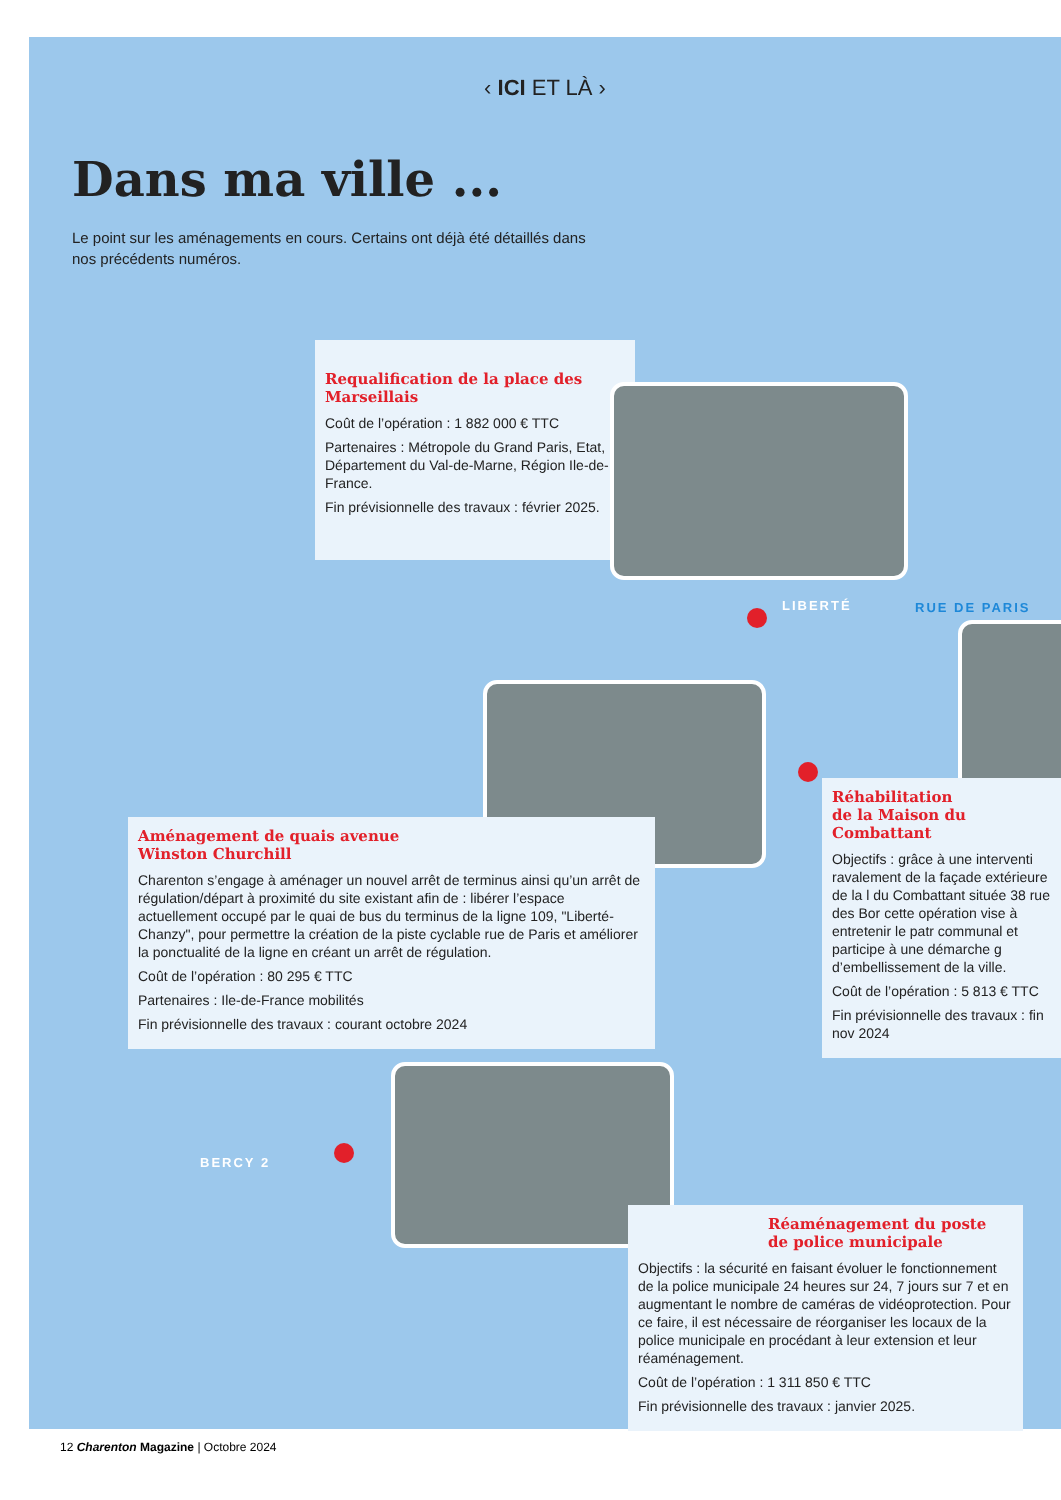‹ ICI ET LÀ ›
Dans ma ville ...
Le point sur les aménagements en cours. Certains ont déjà été détaillés dans nos précédents numéros.
Requalification de la place des Marseillais
Coût de l’opération : 1 882 000 € TTC
Partenaires : Métropole du Grand Paris, Etat, Département du Val-de-Marne, Région Ile-de-France.
Fin prévisionnelle des travaux : février 2025.
LIBERTÉ RUE DE PARIS
Aménagement de quais avenue
Winston Churchill
Charenton s’engage à aménager un nouvel arrêt de terminus ainsi qu’un arrêt de régulation/départ à proximité du site existant afin de : libérer l’espace actuellement occupé par le quai de bus du terminus de la ligne 109, "Liberté-Chanzy", pour permettre la création de la piste cyclable rue de Paris et améliorer la ponctualité de la ligne en créant un arrêt de régulation.
Coût de l’opération : 80 295 € TTC
Partenaires : Ile-de-France mobilités
Fin prévisionnelle des travaux : courant octobre 2024
Réhabilitation
de la Maison du Combattant
Objectifs : grâce à une interventi ravalement de la façade extérieure de la l du Combattant située 38 rue des Bor cette opération vise à entretenir le patr communal et participe à une démarche g d’embellissement de la ville.
Coût de l’opération : 5 813 € TTC
Fin prévisionnelle des travaux : fin nov 2024
BERCY 2
Réaménagement du poste
de police municipale
Objectifs : la sécurité en faisant évoluer le fonctionnement de la police municipale 24 heures sur 24, 7 jours sur 7 et en augmentant le nombre de caméras de vidéoprotection. Pour ce faire, il est nécessaire de réorganiser les locaux de la police municipale en procédant à leur extension et leur réaménagement.
Coût de l’opération : 1 311 850 € TTC
Fin prévisionnelle des travaux : janvier 2025.
12 Charenton Magazine | Octobre 2024